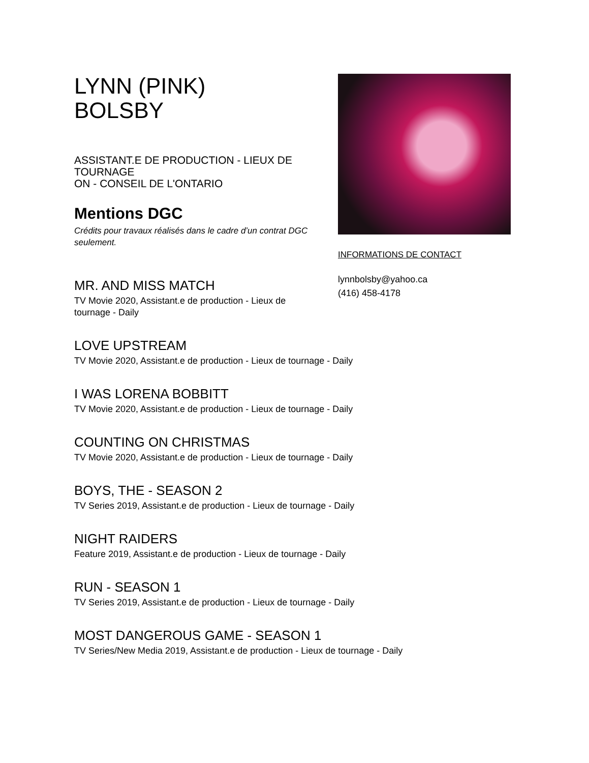LYNN (PINK)
BOLSBY
ASSISTANT.E DE PRODUCTION - LIEUX DE TOURNAGE
ON - CONSEIL DE L'ONTARIO
Mentions DGC
Crédits pour travaux réalisés dans le cadre d’un contrat DGC seulement.
MR. AND MISS MATCH
TV Movie 2020, Assistant.e de production - Lieux de tournage - Daily
INFORMATIONS DE CONTACT
lynnbolsby@yahoo.ca
(416) 458-4178
LOVE UPSTREAM
TV Movie 2020, Assistant.e de production - Lieux de tournage - Daily
I WAS LORENA BOBBITT
TV Movie 2020, Assistant.e de production - Lieux de tournage - Daily
COUNTING ON CHRISTMAS
TV Movie 2020, Assistant.e de production - Lieux de tournage - Daily
BOYS, THE - SEASON 2
TV Series 2019, Assistant.e de production - Lieux de tournage - Daily
NIGHT RAIDERS
Feature 2019, Assistant.e de production - Lieux de tournage - Daily
RUN - SEASON 1
TV Series 2019, Assistant.e de production - Lieux de tournage - Daily
MOST DANGEROUS GAME - SEASON 1
TV Series/New Media 2019, Assistant.e de production - Lieux de tournage - Daily